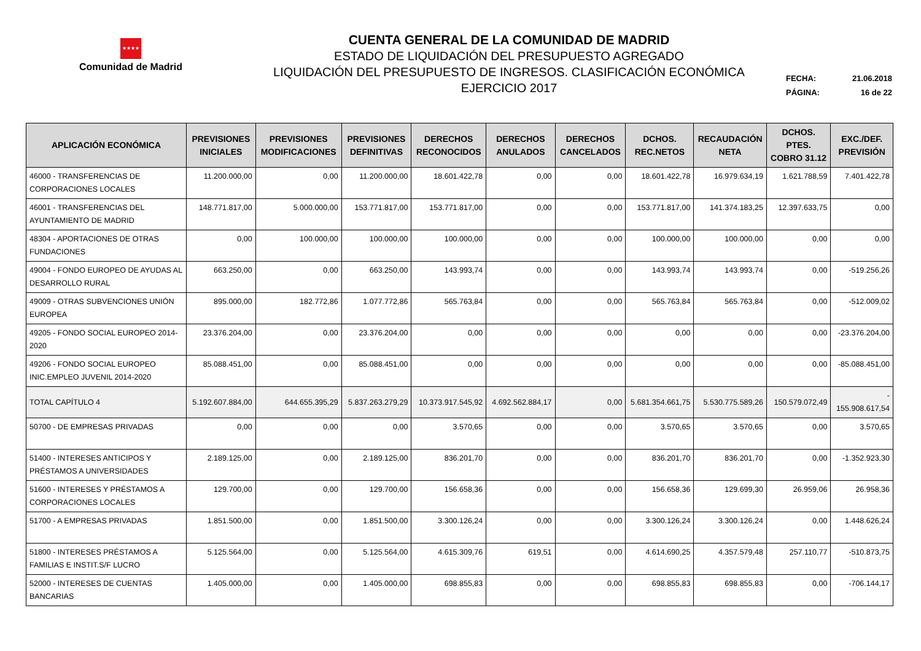★★★★
Comunidad de Madrid
CUENTA GENERAL DE LA COMUNIDAD DE MADRID
ESTADO DE LIQUIDACIÓN DEL PRESUPUESTO AGREGADO
LIQUIDACIÓN DEL PRESUPUESTO DE INGRESOS. CLASIFICACIÓN ECONÓMICA
EJERCICIO 2017
FECHA: 21.06.2018
PÁGINA: 16 de 22
| APLICACIÓN ECONÓMICA | PREVISIONES INICIALES | PREVISIONES MODIFICACIONES | PREVISIONES DEFINITIVAS | DERECHOS RECONOCIDOS | DERECHOS ANULADOS | DERECHOS CANCELADOS | DCHOS. REC.NETOS | RECAUDACIÓN NETA | DCHOS. PTES. COBRO 31.12 | EXC./DEF. PREVISIÓN |
| --- | --- | --- | --- | --- | --- | --- | --- | --- | --- | --- |
| 46000 - TRANSFERENCIAS DE CORPORACIONES LOCALES | 11.200.000,00 | 0,00 | 11.200.000,00 | 18.601.422,78 | 0,00 | 0,00 | 18.601.422,78 | 16.979.634,19 | 1.621.788,59 | 7.401.422,78 |
| 46001 - TRANSFERENCIAS DEL AYUNTAMIENTO DE MADRID | 148.771.817,00 | 5.000.000,00 | 153.771.817,00 | 153.771.817,00 | 0,00 | 0,00 | 153.771.817,00 | 141.374.183,25 | 12.397.633,75 | 0,00 |
| 48304 - APORTACIONES DE OTRAS FUNDACIONES | 0,00 | 100.000,00 | 100.000,00 | 100.000,00 | 0,00 | 0,00 | 100.000,00 | 100.000,00 | 0,00 | 0,00 |
| 49004 - FONDO EUROPEO DE AYUDAS AL DESARROLLO RURAL | 663.250,00 | 0,00 | 663.250,00 | 143.993,74 | 0,00 | 0,00 | 143.993,74 | 143.993,74 | 0,00 | -519.256,26 |
| 49009 - OTRAS SUBVENCIONES UNIÓN EUROPEA | 895.000,00 | 182.772,86 | 1.077.772,86 | 565.763,84 | 0,00 | 0,00 | 565.763,84 | 565.763,84 | 0,00 | -512.009,02 |
| 49205 - FONDO SOCIAL EUROPEO 2014-2020 | 23.376.204,00 | 0,00 | 23.376.204,00 | 0,00 | 0,00 | 0,00 | 0,00 | 0,00 | 0,00 | -23.376.204,00 |
| 49206 - FONDO SOCIAL EUROPEO INIC.EMPLEO JUVENIL 2014-2020 | 85.088.451,00 | 0,00 | 85.088.451,00 | 0,00 | 0,00 | 0,00 | 0,00 | 0,00 | 0,00 | -85.088.451,00 |
| TOTAL CAPÍTULO 4 | 5.192.607.884,00 | 644.655.395,29 | 5.837.263.279,29 | 10.373.917.545,92 | 4.692.562.884,17 | 0,00 | 5.681.354.661,75 | 5.530.775.589,26 | 150.579.072,49 | - 155.908.617,54 |
| 50700 - DE EMPRESAS PRIVADAS | 0,00 | 0,00 | 0,00 | 3.570,65 | 0,00 | 0,00 | 3.570,65 | 3.570,65 | 0,00 | 3.570,65 |
| 51400 - INTERESES ANTICIPOS Y PRÉSTAMOS A UNIVERSIDADES | 2.189.125,00 | 0,00 | 2.189.125,00 | 836.201,70 | 0,00 | 0,00 | 836.201,70 | 836.201,70 | 0,00 | -1.352.923,30 |
| 51600 - INTERESES Y PRÉSTAMOS A CORPORACIONES LOCALES | 129.700,00 | 0,00 | 129.700,00 | 156.658,36 | 0,00 | 0,00 | 156.658,36 | 129.699,30 | 26.959,06 | 26.958,36 |
| 51700 - A EMPRESAS PRIVADAS | 1.851.500,00 | 0,00 | 1.851.500,00 | 3.300.126,24 | 0,00 | 0,00 | 3.300.126,24 | 3.300.126,24 | 0,00 | 1.448.626,24 |
| 51800 - INTERESES PRÉSTAMOS A FAMILIAS E INSTIT.S/F LUCRO | 5.125.564,00 | 0,00 | 5.125.564,00 | 4.615.309,76 | 619,51 | 0,00 | 4.614.690,25 | 4.357.579,48 | 257.110,77 | -510.873,75 |
| 52000 - INTERESES DE CUENTAS BANCARIAS | 1.405.000,00 | 0,00 | 1.405.000,00 | 698.855,83 | 0,00 | 0,00 | 698.855,83 | 698.855,83 | 0,00 | -706.144,17 |